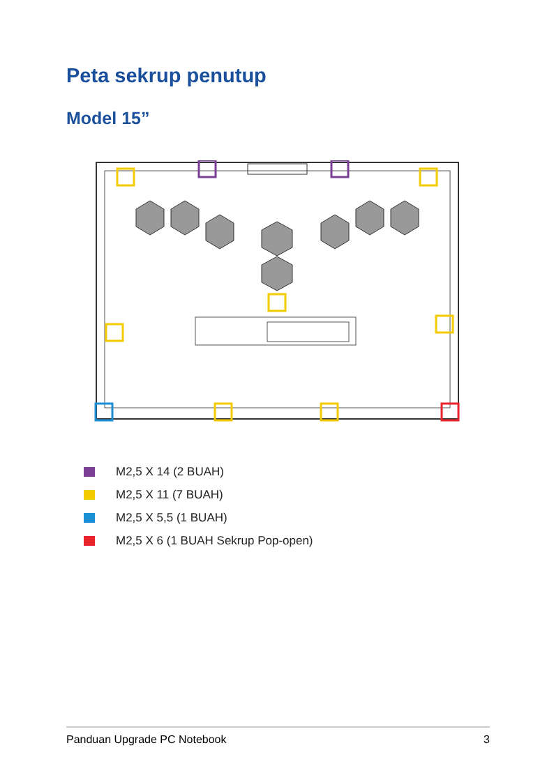Peta sekrup penutup
Model 15”
M2,5 X 14 (2 BUAH)
M2,5 X 11 (7 BUAH)
M2,5 X 5,5 (1 BUAH)
M2,5 X 6 (1 BUAH Sekrup Pop-open)
Panduan Upgrade PC Notebook 3